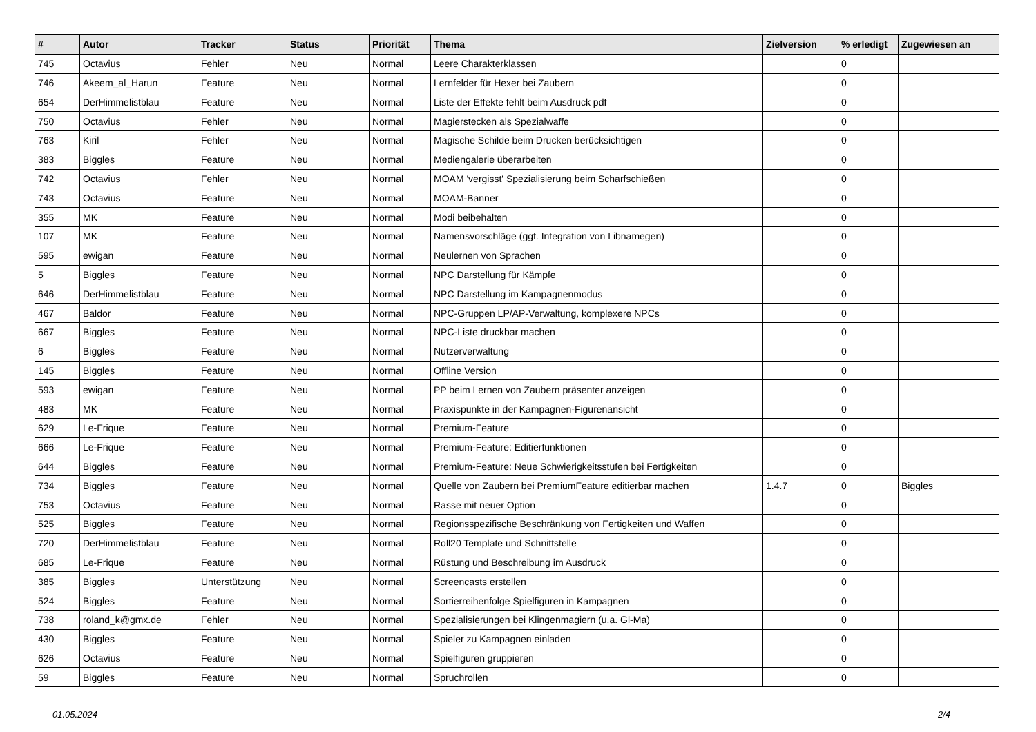| # | Autor | Tracker | Status | Priorität | Thema | Zielversion | % erledigt | Zugewiesen an |
| --- | --- | --- | --- | --- | --- | --- | --- | --- |
| 745 | Octavius | Fehler | Neu | Normal | Leere Charakterklassen | | 0 | |
| 746 | Akeem_al_Harun | Feature | Neu | Normal | Lernfelder für Hexer bei Zaubern | | 0 | |
| 654 | DerHimmelistblau | Feature | Neu | Normal | Liste der Effekte fehlt beim Ausdruck pdf | | 0 | |
| 750 | Octavius | Fehler | Neu | Normal | Magierstecken als Spezialwaffe | | 0 | |
| 763 | Kiril | Fehler | Neu | Normal | Magische Schilde beim Drucken berücksichtigen | | 0 | |
| 383 | Biggles | Feature | Neu | Normal | Mediengalerie überarbeiten | | 0 | |
| 742 | Octavius | Fehler | Neu | Normal | MOAM 'vergisst' Spezialisierung beim Scharfschießen | | 0 | |
| 743 | Octavius | Feature | Neu | Normal | MOAM-Banner | | 0 | |
| 355 | MK | Feature | Neu | Normal | Modi beibehalten | | 0 | |
| 107 | MK | Feature | Neu | Normal | Namensvorschläge (ggf. Integration von Libnamegen) | | 0 | |
| 595 | ewigan | Feature | Neu | Normal | Neulernen von Sprachen | | 0 | |
| 5 | Biggles | Feature | Neu | Normal | NPC Darstellung für Kämpfe | | 0 | |
| 646 | DerHimmelistblau | Feature | Neu | Normal | NPC Darstellung im Kampagnenmodus | | 0 | |
| 467 | Baldor | Feature | Neu | Normal | NPC-Gruppen LP/AP-Verwaltung, komplexere NPCs | | 0 | |
| 667 | Biggles | Feature | Neu | Normal | NPC-Liste druckbar machen | | 0 | |
| 6 | Biggles | Feature | Neu | Normal | Nutzerverwaltung | | 0 | |
| 145 | Biggles | Feature | Neu | Normal | Offline Version | | 0 | |
| 593 | ewigan | Feature | Neu | Normal | PP beim Lernen von Zaubern präsenter anzeigen | | 0 | |
| 483 | MK | Feature | Neu | Normal | Praxispunkte in der Kampagnen-Figurenansicht | | 0 | |
| 629 | Le-Frique | Feature | Neu | Normal | Premium-Feature | | 0 | |
| 666 | Le-Frique | Feature | Neu | Normal | Premium-Feature: Editierfunktionen | | 0 | |
| 644 | Biggles | Feature | Neu | Normal | Premium-Feature: Neue Schwierigkeitsstufen bei Fertigkeiten | | 0 | |
| 734 | Biggles | Feature | Neu | Normal | Quelle von Zaubern bei PremiumFeature editierbar machen | 1.4.7 | 0 | Biggles |
| 753 | Octavius | Feature | Neu | Normal | Rasse mit neuer Option | | 0 | |
| 525 | Biggles | Feature | Neu | Normal | Regionsspezifische Beschränkung von Fertigkeiten und Waffen | | 0 | |
| 720 | DerHimmelistblau | Feature | Neu | Normal | Roll20 Template und Schnittstelle | | 0 | |
| 685 | Le-Frique | Feature | Neu | Normal | Rüstung und Beschreibung im Ausdruck | | 0 | |
| 385 | Biggles | Unterstützung | Neu | Normal | Screencasts erstellen | | 0 | |
| 524 | Biggles | Feature | Neu | Normal | Sortierreihenfolge Spielfiguren in Kampagnen | | 0 | |
| 738 | roland_k@gmx.de | Fehler | Neu | Normal | Spezialisierungen bei Klingenmagiern (u.a. Gl-Ma) | | 0 | |
| 430 | Biggles | Feature | Neu | Normal | Spieler zu Kampagnen einladen | | 0 | |
| 626 | Octavius | Feature | Neu | Normal | Spielfiguren gruppieren | | 0 | |
| 59 | Biggles | Feature | Neu | Normal | Spruchrollen | | 0 | |
01.05.2024 2/4